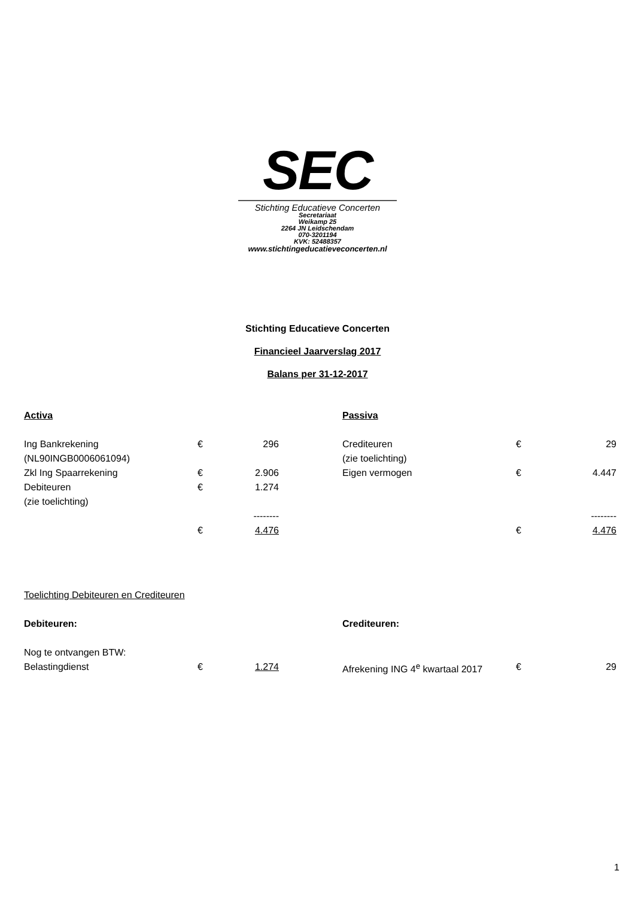SEC
Stichting Educatieve Concerten
Secretariaat
Weikamp 25
2264 JN Leidschendam
070-3201194
KVK: 52488357
www.stichtingeducatieveconcerten.nl
Stichting Educatieve Concerten
Financieel Jaarverslag 2017
Balans per 31-12-2017
| Activa | | | | Passiva | | |
| Ing Bankrekening | € | 296 | | Crediteuren | € | 29 |
| (NL90INGB0006061094) | | | | (zie toelichting) | | |
| Zkl Ing Spaarrekening | € | 2.906 | | Eigen vermogen | € | 4.447 |
| Debiteuren | € | 1.274 | | | | |
| (zie toelichting) | | | | | | |
| | | -------- | | | | -------- |
| | € | 4.476 | | | € | 4.476 |
| Toelichting Debiteuren en Crediteuren | | | | | | |
| Debiteuren: | | | | Crediteuren: | | |
| Nog te ontvangen BTW: | | | | | | |
| Belastingdienst | € | 1.274 | | Afrekening ING 4<sup>e</sup> kwartaal 2017 | € | 29 |
1